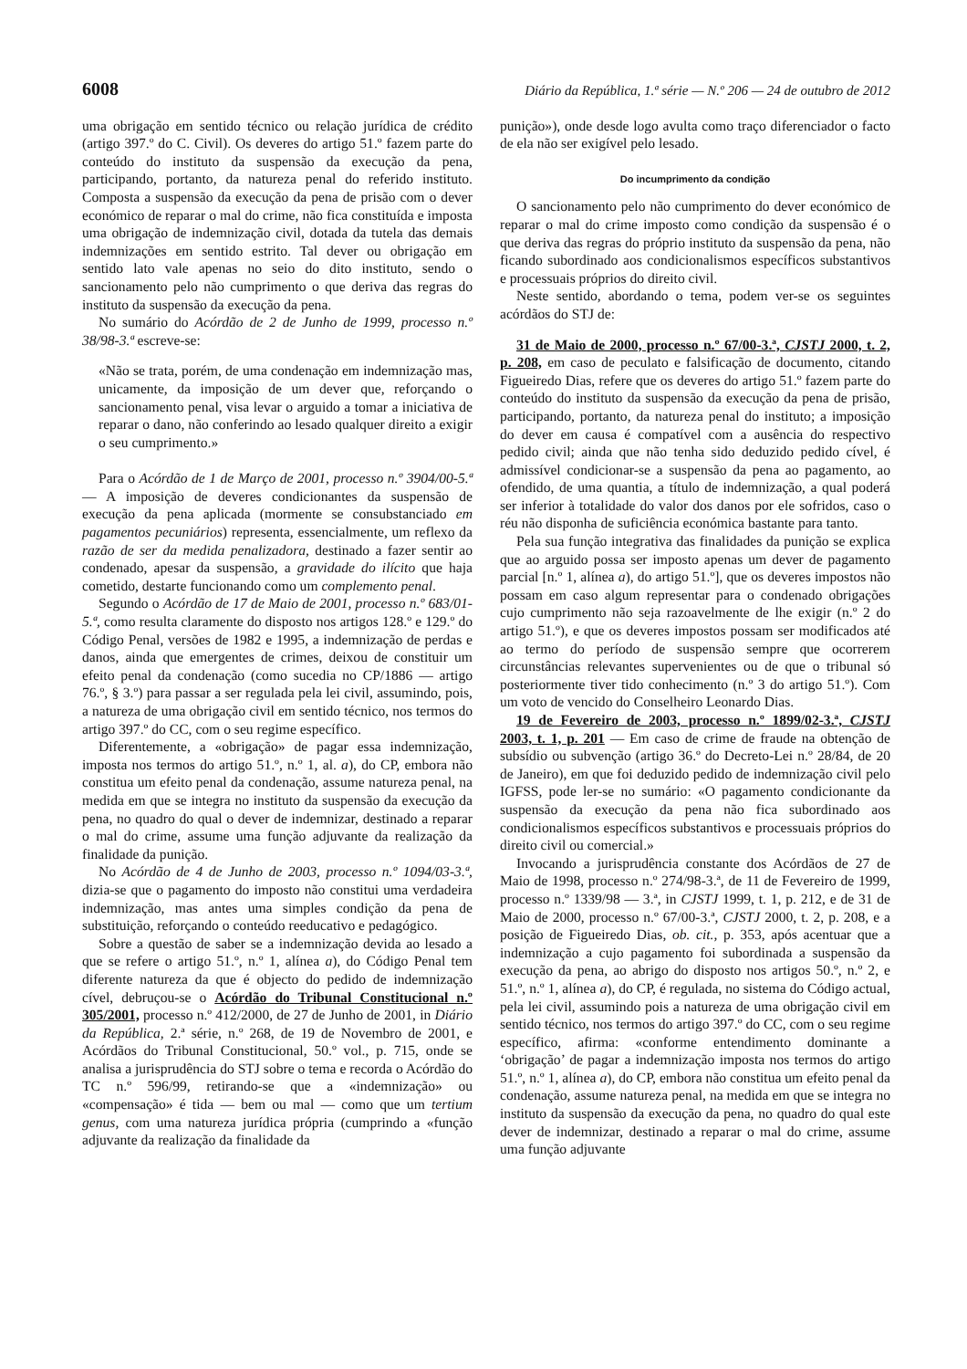6008 Diário da República, 1.ª série — N.º 206 — 24 de outubro de 2012
uma obrigação em sentido técnico ou relação jurídica de crédito (artigo 397.º do C. Civil). Os deveres do artigo 51.º fazem parte do conteúdo do instituto da suspensão da execução da pena, participando, portanto, da natureza penal do referido instituto. Composta a suspensão da execução da pena de prisão com o dever económico de reparar o mal do crime, não fica constituída e imposta uma obrigação de indemnização civil, dotada da tutela das demais indemnizações em sentido estrito. Tal dever ou obrigação em sentido lato vale apenas no seio do dito instituto, sendo o sancionamento pelo não cumprimento o que deriva das regras do instituto da suspensão da execução da pena.
No sumário do Acórdão de 2 de Junho de 1999, processo n.º 38/98-3.ª escreve-se:
«Não se trata, porém, de uma condenação em indemnização mas, unicamente, da imposição de um dever que, reforçando o sancionamento penal, visa levar o arguido a tomar a iniciativa de reparar o dano, não conferindo ao lesado qualquer direito a exigir o seu cumprimento.»
Para o Acórdão de 1 de Março de 2001, processo n.º 3904/00-5.ª — A imposição de deveres condicionantes da suspensão de execução da pena aplicada (mormente se consubstanciado em pagamentos pecuniários) representa, essencialmente, um reflexo da razão de ser da medida penalizadora, destinado a fazer sentir ao condenado, apesar da suspensão, a gravidade do ilícito que haja cometido, destarte funcionando como um complemento penal.
Segundo o Acórdão de 17 de Maio de 2001, processo n.º 683/01-5.ª, como resulta claramente do disposto nos artigos 128.º e 129.º do Código Penal, versões de 1982 e 1995, a indemnização de perdas e danos, ainda que emergentes de crimes, deixou de constituir um efeito penal da condenação (como sucedia no CP/1886 — artigo 76.º, § 3.º) para passar a ser regulada pela lei civil, assumindo, pois, a natureza de uma obrigação civil em sentido técnico, nos termos do artigo 397.º do CC, com o seu regime específico.
Diferentemente, a «obrigação» de pagar essa indemnização, imposta nos termos do artigo 51.º, n.º 1, al. a), do CP, embora não constitua um efeito penal da condenação, assume natureza penal, na medida em que se integra no instituto da suspensão da execução da pena, no quadro do qual o dever de indemnizar, destinado a reparar o mal do crime, assume uma função adjuvante da realização da finalidade da punição.
No Acórdão de 4 de Junho de 2003, processo n.º 1094/03-3.ª, dizia-se que o pagamento do imposto não constitui uma verdadeira indemnização, mas antes uma simples condição da pena de substituição, reforçando o conteúdo reeducativo e pedagógico.
Sobre a questão de saber se a indemnização devida ao lesado a que se refere o artigo 51.º, n.º 1, alínea a), do Código Penal tem diferente natureza da que é objecto do pedido de indemnização cível, debruçou-se o Acórdão do Tribunal Constitucional n.º 305/2001, processo n.º 412/2000, de 27 de Junho de 2001, in Diário da República, 2.ª série, n.º 268, de 19 de Novembro de 2001, e Acórdãos do Tribunal Constitucional, 50.º vol., p. 715, onde se analisa a jurisprudência do STJ sobre o tema e recorda o Acórdão do TC n.º 596/99, retirando-se que a «indemnização» ou «compensação» é tida — bem ou mal — como que um tertium genus, com uma natureza jurídica própria (cumprindo a «função adjuvante da realização da finalidade da
punição»), onde desde logo avulta como traço diferenciador o facto de ela não ser exigível pelo lesado.
Do incumprimento da condição
O sancionamento pelo não cumprimento do dever económico de reparar o mal do crime imposto como condição da suspensão é o que deriva das regras do próprio instituto da suspensão da pena, não ficando subordinado aos condicionalismos específicos substantivos e processuais próprios do direito civil.
Neste sentido, abordando o tema, podem ver-se os seguintes acórdãos do STJ de:
31 de Maio de 2000, processo n.º 67/00-3.ª, CJSTJ 2000, t. 2, p. 208, em caso de peculato e falsificação de documento, citando Figueiredo Dias, refere que os deveres do artigo 51.º fazem parte do conteúdo do instituto da suspensão da execução da pena de prisão, participando, portanto, da natureza penal do instituto; a imposição do dever em causa é compatível com a ausência do respectivo pedido civil; ainda que não tenha sido deduzido pedido cível, é admissível condicionar-se a suspensão da pena ao pagamento, ao ofendido, de uma quantia, a título de indemnização, a qual poderá ser inferior à totalidade do valor dos danos por ele sofridos, caso o réu não disponha de suficiência económica bastante para tanto.
Pela sua função integrativa das finalidades da punição se explica que ao arguido possa ser imposto apenas um dever de pagamento parcial [n.º 1, alínea a), do artigo 51.º], que os deveres impostos não possam em caso algum representar para o condenado obrigações cujo cumprimento não seja razoavelmente de lhe exigir (n.º 2 do artigo 51.º), e que os deveres impostos possam ser modificados até ao termo do período de suspensão sempre que ocorrerem circunstâncias relevantes supervenientes ou de que o tribunal só posteriormente tiver tido conhecimento (n.º 3 do artigo 51.º). Com um voto de vencido do Conselheiro Leonardo Dias.
19 de Fevereiro de 2003, processo n.º 1899/02-3.ª, CJSTJ 2003, t. 1, p. 201 — Em caso de crime de fraude na obtenção de subsídio ou subvenção (artigo 36.º do Decreto-Lei n.º 28/84, de 20 de Janeiro), em que foi deduzido pedido de indemnização civil pelo IGFSS, pode ler-se no sumário: «O pagamento condicionante da suspensão da execução da pena não fica subordinado aos condicionalismos específicos substantivos e processuais próprios do direito civil ou comercial.»
Invocando a jurisprudência constante dos Acórdãos de 27 de Maio de 1998, processo n.º 274/98-3.ª, de 11 de Fevereiro de 1999, processo n.º 1339/98 — 3.ª, in CJSTJ 1999, t. 1, p. 212, e de 31 de Maio de 2000, processo n.º 67/00-3.ª, CJSTJ 2000, t. 2, p. 208, e a posição de Figueiredo Dias, ob. cit., p. 353, após acentuar que a indemnização a cujo pagamento foi subordinada a suspensão da execução da pena, ao abrigo do disposto nos artigos 50.º, n.º 2, e 51.º, n.º 1, alínea a), do CP, é regulada, no sistema do Código actual, pela lei civil, assumindo pois a natureza de uma obrigação civil em sentido técnico, nos termos do artigo 397.º do CC, com o seu regime específico, afirma: «conforme entendimento dominante a ‘obrigação’ de pagar a indemnização imposta nos termos do artigo 51.º, n.º 1, alínea a), do CP, embora não constitua um efeito penal da condenação, assume natureza penal, na medida em que se integra no instituto da suspensão da execução da pena, no quadro do qual este dever de indemnizar, destinado a reparar o mal do crime, assume uma função adjuvante